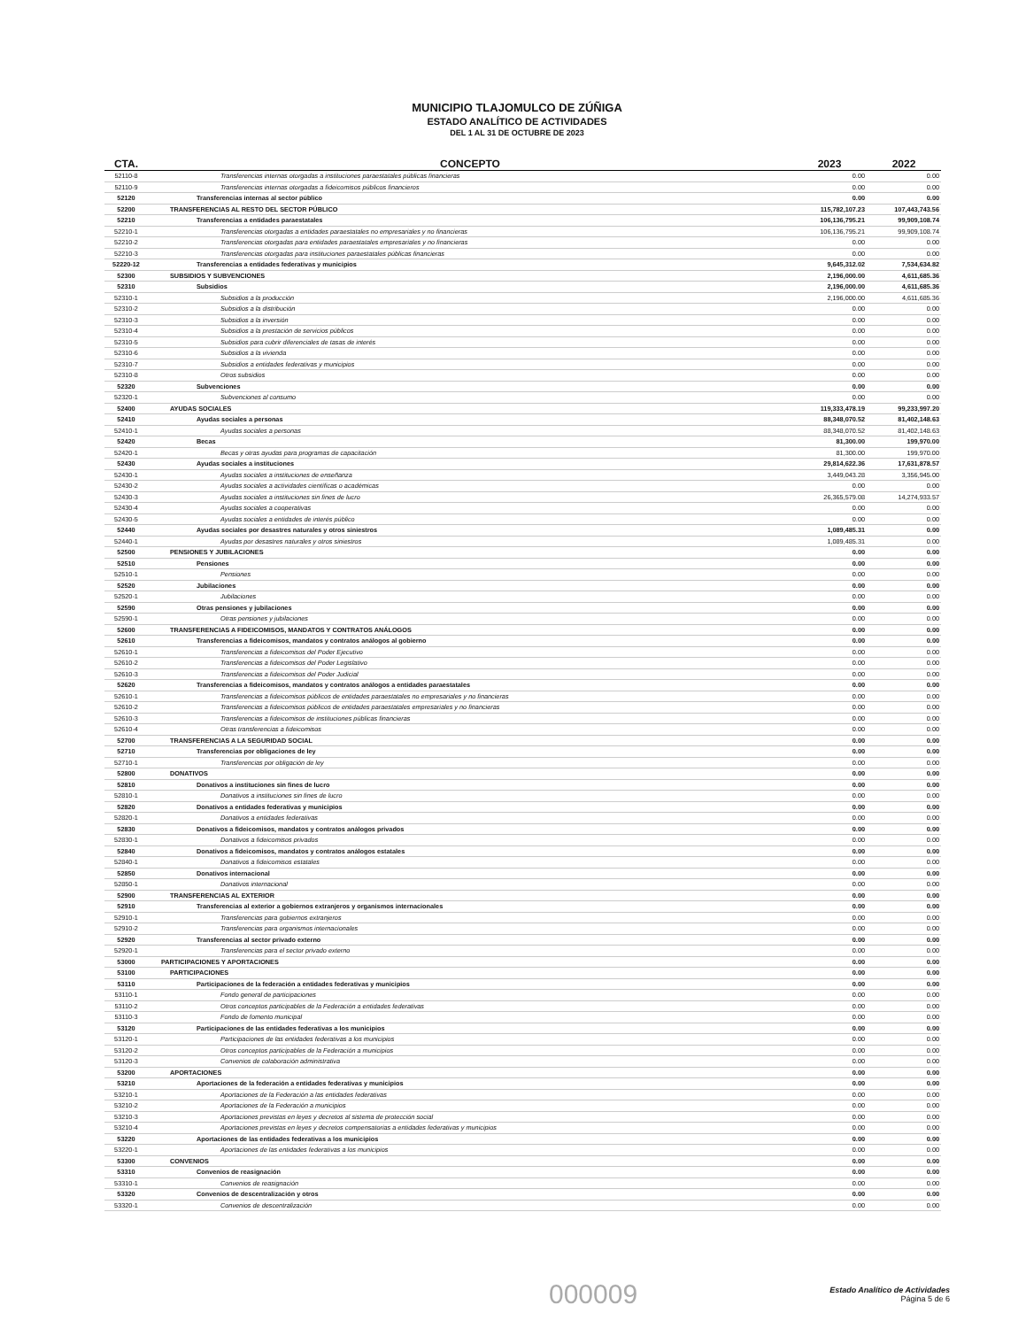MUNICIPIO TLAJOMULCO DE ZÚÑIGA
ESTADO ANALÍTICO DE ACTIVIDADES
DEL 1 AL 31 DE OCTUBRE DE 2023
| CTA. | CONCEPTO | 2023 | 2022 |
| --- | --- | --- | --- |
| 52110-8 | Transferencias internas otorgadas a instituciones paraestatales públicas financieras | 0.00 | 0.00 |
| 52110-9 | Transferencias internas otorgadas a fideicomisos públicos financieros | 0.00 | 0.00 |
| 52120 | Transferencias internas al sector público | 0.00 | 0.00 |
| 52200 | TRANSFERENCIAS AL RESTO DEL SECTOR PÚBLICO | 115,782,107.23 | 107,443,743.56 |
| 52210 | Transferencias a entidades paraestatales | 106,136,795.21 | 99,909,108.74 |
| 52210-1 | Transferencias otorgadas a entidades paraestatales no empresariales y no financieras | 106,136,795.21 | 99,909,108.74 |
| 52210-2 | Transferencias otorgadas para entidades paraestatales empresariales y no financieras | 0.00 | 0.00 |
| 52210-3 | Transferencias otorgadas para instituciones paraestatales públicas financieras | 0.00 | 0.00 |
| 52220-12 | Transferencias a entidades federativas y municipios | 9,645,312.02 | 7,534,634.82 |
| 52300 | SUBSIDIOS Y SUBVENCIONES | 2,196,000.00 | 4,611,685.36 |
| 52310 | Subsidios | 2,196,000.00 | 4,611,685.36 |
| 52310-1 | Subsidios a la producción | 2,196,000.00 | 4,611,685.36 |
| 52310-2 | Subsidios a la distribución | 0.00 | 0.00 |
| 52310-3 | Subsidios a la inversión | 0.00 | 0.00 |
| 52310-4 | Subsidios a la prestación de servicios públicos | 0.00 | 0.00 |
| 52310-5 | Subsidios para cubrir diferenciales de tasas de interés | 0.00 | 0.00 |
| 52310-6 | Subsidios a la vivienda | 0.00 | 0.00 |
| 52310-7 | Subsidios a entidades federativas y municipios | 0.00 | 0.00 |
| 52310-8 | Otros subsidios | 0.00 | 0.00 |
| 52320 | Subvenciones | 0.00 | 0.00 |
| 52320-1 | Subvenciones al consumo | 0.00 | 0.00 |
| 52400 | AYUDAS SOCIALES | 119,333,478.19 | 99,233,997.20 |
| 52410 | Ayudas sociales a personas | 88,348,070.52 | 81,402,148.63 |
| 52410-1 | Ayudas sociales a personas | 88,348,070.52 | 81,402,148.63 |
| 52420 | Becas | 81,300.00 | 199,970.00 |
| 52420-1 | Becas y otras ayudas para programas de capacitación | 81,300.00 | 199,970.00 |
| 52430 | Ayudas sociales a instituciones | 29,814,622.36 | 17,631,878.57 |
| 52430-1 | Ayudas sociales a instituciones de enseñanza | 3,449,043.28 | 3,356,945.00 |
| 52430-2 | Ayudas sociales a actividades científicas o académicas | 0.00 | 0.00 |
| 52430-3 | Ayudas sociales a instituciones sin fines de lucro | 26,365,579.08 | 14,274,933.57 |
| 52430-4 | Ayudas sociales a cooperativas | 0.00 | 0.00 |
| 52430-5 | Ayudas sociales a entidades de interés público | 0.00 | 0.00 |
| 52440 | Ayudas sociales por desastres naturales y otros siniestros | 1,089,485.31 | 0.00 |
| 52440-1 | Ayudas por desastres naturales y otros siniestros | 1,089,485.31 | 0.00 |
| 52500 | PENSIONES Y JUBILACIONES | 0.00 | 0.00 |
| 52510 | Pensiones | 0.00 | 0.00 |
| 52510-1 | Pensiones | 0.00 | 0.00 |
| 52520 | Jubilaciones | 0.00 | 0.00 |
| 52520-1 | Jubilaciones | 0.00 | 0.00 |
| 52590 | Otras pensiones y jubilaciones | 0.00 | 0.00 |
| 52590-1 | Otras pensiones y jubilaciones | 0.00 | 0.00 |
| 52600 | TRANSFERENCIAS A FIDEICOMISOS, MANDATOS Y CONTRATOS ANÁLOGOS | 0.00 | 0.00 |
| 52610 | Transferencias a fideicomisos, mandatos y contratos análogos al gobierno | 0.00 | 0.00 |
| 52610-1 | Transferencias a fideicomisos del Poder Ejecutivo | 0.00 | 0.00 |
| 52610-2 | Transferencias a fideicomisos del Poder Legislativo | 0.00 | 0.00 |
| 52610-3 | Transferencias a fideicomisos del Poder Judicial | 0.00 | 0.00 |
| 52620 | Transferencias a fideicomisos, mandatos y contratos análogos a entidades paraestatales | 0.00 | 0.00 |
| 52610-1 | Transferencias a fideicomisos públicos de entidades paraestatales no empresariales y no financieras | 0.00 | 0.00 |
| 52610-2 | Transferencias a fideicomisos públicos de entidades paraestatales empresariales y no financieras | 0.00 | 0.00 |
| 52610-3 | Transferencias a fideicomisos de instituciones públicas financieras | 0.00 | 0.00 |
| 52610-4 | Otras transferencias a fideicomisos | 0.00 | 0.00 |
| 52700 | TRANSFERENCIAS A LA SEGURIDAD SOCIAL | 0.00 | 0.00 |
| 52710 | Transferencias por obligaciones de ley | 0.00 | 0.00 |
| 52710-1 | Transferencias por obligación de ley | 0.00 | 0.00 |
| 52800 | DONATIVOS | 0.00 | 0.00 |
| 52810 | Donativos a instituciones sin fines de lucro | 0.00 | 0.00 |
| 52810-1 | Donativos a instituciones sin fines de lucro | 0.00 | 0.00 |
| 52820 | Donativos a entidades federativas y municipios | 0.00 | 0.00 |
| 52820-1 | Donativos a entidades federativas | 0.00 | 0.00 |
| 52830 | Donativos a fideicomisos, mandatos y contratos análogos privados | 0.00 | 0.00 |
| 52830-1 | Donativos a fideicomisos privados | 0.00 | 0.00 |
| 52840 | Donativos a fideicomisos, mandatos y contratos análogos estatales | 0.00 | 0.00 |
| 52840-1 | Donativos a fideicomisos estatales | 0.00 | 0.00 |
| 52850 | Donativos internacional | 0.00 | 0.00 |
| 52850-1 | Donativos internacional | 0.00 | 0.00 |
| 52900 | TRANSFERENCIAS AL EXTERIOR | 0.00 | 0.00 |
| 52910 | Transferencias al exterior a gobiernos extranjeros y organismos internacionales | 0.00 | 0.00 |
| 52910-1 | Transferencias para gobiernos extranjeros | 0.00 | 0.00 |
| 52910-2 | Transferencias para organismos internacionales | 0.00 | 0.00 |
| 52920 | Transferencias al sector privado externo | 0.00 | 0.00 |
| 52920-1 | Transferencias para el sector privado externo | 0.00 | 0.00 |
| 53000 | PARTICIPACIONES Y APORTACIONES | 0.00 | 0.00 |
| 53100 | PARTICIPACIONES | 0.00 | 0.00 |
| 53110 | Participaciones de la federación a entidades federativas y municipios | 0.00 | 0.00 |
| 53110-1 | Fondo general de participaciones | 0.00 | 0.00 |
| 53110-2 | Otros conceptos participables de la Federación a entidades federativas | 0.00 | 0.00 |
| 53110-3 | Fondo de fomento municipal | 0.00 | 0.00 |
| 53120 | Participaciones de las entidades federativas a los municipios | 0.00 | 0.00 |
| 53120-1 | Participaciones de las entidades federativas a los municipios | 0.00 | 0.00 |
| 53120-2 | Otros conceptos participables de la Federación a municipios | 0.00 | 0.00 |
| 53120-3 | Convenios de colaboración administrativa | 0.00 | 0.00 |
| 53200 | APORTACIONES | 0.00 | 0.00 |
| 53210 | Aportaciones de la federación a entidades federativas y municipios | 0.00 | 0.00 |
| 53210-1 | Aportaciones de la Federación a las entidades federativas | 0.00 | 0.00 |
| 53210-2 | Aportaciones de la Federación a municipios | 0.00 | 0.00 |
| 53210-3 | Aportaciones previstas en leyes y decretos al sistema de protección social | 0.00 | 0.00 |
| 53210-4 | Aportaciones previstas en leyes y decretos compensatorias a entidades federativas y municipios | 0.00 | 0.00 |
| 53220 | Aportaciones de las entidades federativas a los municipios | 0.00 | 0.00 |
| 53220-1 | Aportaciones de las entidades federativas a los municipios | 0.00 | 0.00 |
| 53300 | CONVENIOS | 0.00 | 0.00 |
| 53310 | Convenios de reasignación | 0.00 | 0.00 |
| 53310-1 | Convenios de reasignación | 0.00 | 0.00 |
| 53320 | Convenios de descentralización y otros | 0.00 | 0.00 |
| 53320-1 | Convenios de descentralización | 0.00 | 0.00 |
000009
Estado Analítico de Actividades
Página 5 de 6